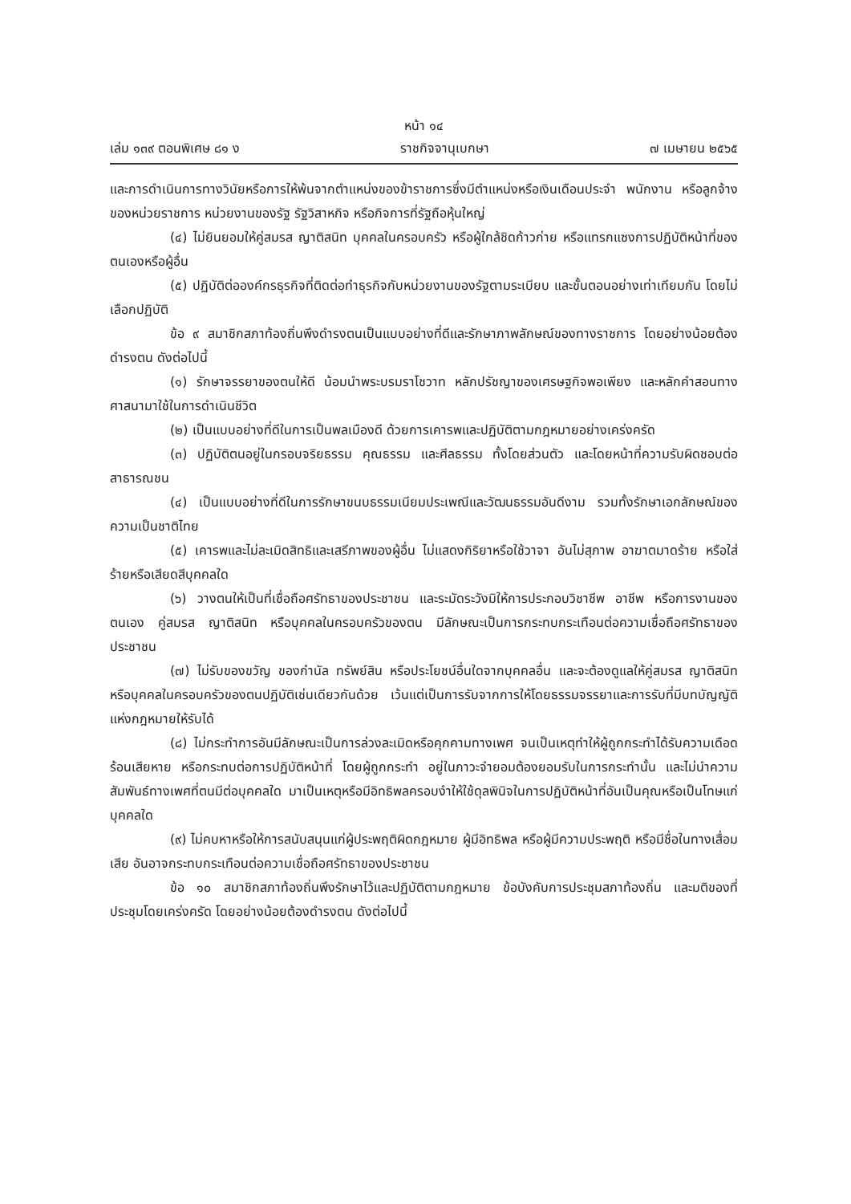หน้า ๑๔
เล่ม ๑๓๙ ตอนพิเศษ ๘๑ ง ราชกิจจานุเบกษา ๗ เมษายน ๒๕๖๕
และการดำเนินการทางวินัยหรือการให้พ้นจากตำแหน่งของข้าราชการซึ่งมีตำแหน่งหรือเงินเดือนประจำ พนักงาน หรือลูกจ้างของหน่วยราชการ หน่วยงานของรัฐ รัฐวิสาหกิจ หรือกิจการที่รัฐถือหุ้นใหญ่
(๔) ไม่ยินยอมให้คู่สมรส ญาติสนิท บุคคลในครอบครัว หรือผู้ใกล้ชิดก้าวก่าย หรือแทรกแซงการปฏิบัติหน้าที่ของตนเองหรือผู้อื่น
(๕) ปฏิบัติต่อองค์กรธุรกิจที่ติดต่อทำธุรกิจกับหน่วยงานของรัฐตามระเบียบ และขั้นตอนอย่างเท่าเทียมกัน โดยไม่เลือกปฏิบัติ
ข้อ ๙ สมาชิกสภาท้องถิ่นพึงดำรงตนเป็นแบบอย่างที่ดีและรักษาภาพลักษณ์ของทางราชการ โดยอย่างน้อยต้องดำรงตน ดังต่อไปนี้
(๑) รักษาจรรยาของตนให้ดี น้อมนำพระบรมราโชวาท หลักปรัชญาของเศรษฐกิจพอเพียง และหลักคำสอนทางศาสนามาใช้ในการดำเนินชีวิต
(๒) เป็นแบบอย่างที่ดีในการเป็นพลเมืองดี ด้วยการเคารพและปฏิบัติตามกฎหมายอย่างเคร่งครัด
(๓) ปฏิบัติตนอยู่ในกรอบจริยธรรม คุณธรรม และศีลธรรม ทั้งโดยส่วนตัว และโดยหน้าที่ความรับผิดชอบต่อสาธารณชน
(๔) เป็นแบบอย่างที่ดีในการรักษาขนบธรรมเนียมประเพณีและวัฒนธรรมอันดีงาม รวมทั้งรักษาเอกลักษณ์ของความเป็นชาติไทย
(๕) เคารพและไม่ละเมิดสิทธิและเสรีภาพของผู้อื่น ไม่แสดงกิริยาหรือใช้วาจา อันไม่สุภาพ อาฆาตมาดร้าย หรือใส่ร้ายหรือเสียดสีบุคคลใด
(๖) วางตนให้เป็นที่เชื่อถือศรัทธาของประชาชน และระมัดระวังมิให้การประกอบวิชาชีพ อาชีพ หรือการงานของตนเอง คู่สมรส ญาติสนิท หรือบุคคลในครอบครัวของตน มีลักษณะเป็นการกระทบกระเทือนต่อความเชื่อถือศรัทธาของประชาชน
(๗) ไม่รับของขวัญ ของกำนัล ทรัพย์สิน หรือประโยชน์อื่นใดจากบุคคลอื่น และจะต้องดูแลให้คู่สมรส ญาติสนิท หรือบุคคลในครอบครัวของตนปฏิบัติเช่นเดียวกันด้วย เว้นแต่เป็นการรับจากการให้โดยธรรมจรรยาและการรับที่มีบทบัญญัติแห่งกฎหมายให้รับได้
(๘) ไม่กระทำการอันมีลักษณะเป็นการล่วงละเมิดหรือคุกคามทางเพศ จนเป็นเหตุทำให้ผู้ถูกกระทำได้รับความเดือดร้อนเสียหาย หรือกระทบต่อการปฏิบัติหน้าที่ โดยผู้ถูกกระทำ อยู่ในภาวะจำยอมต้องยอมรับในการกระทำนั้น และไม่นำความสัมพันธ์ทางเพศที่ตนมีต่อบุคคลใด มาเป็นเหตุหรือมีอิทธิพลครอบงำให้ใช้ดุลพินิจในการปฏิบัติหน้าที่อันเป็นคุณหรือเป็นโทษแก่บุคคลใด
(๙) ไม่คบหาหรือให้การสนับสนุนแก่ผู้ประพฤติผิดกฎหมาย ผู้มีอิทธิพล หรือผู้มีความประพฤติ หรือมีชื่อในทางเสื่อมเสีย อันอาจกระทบกระเทือนต่อความเชื่อถือศรัทธาของประชาชน
ข้อ ๑๐ สมาชิกสภาท้องถิ่นพึงรักษาไว้และปฏิบัติตามกฎหมาย ข้อบังคับการประชุมสภาท้องถิ่น และมติของที่ประชุมโดยเคร่งครัด โดยอย่างน้อยต้องดำรงตน ดังต่อไปนี้